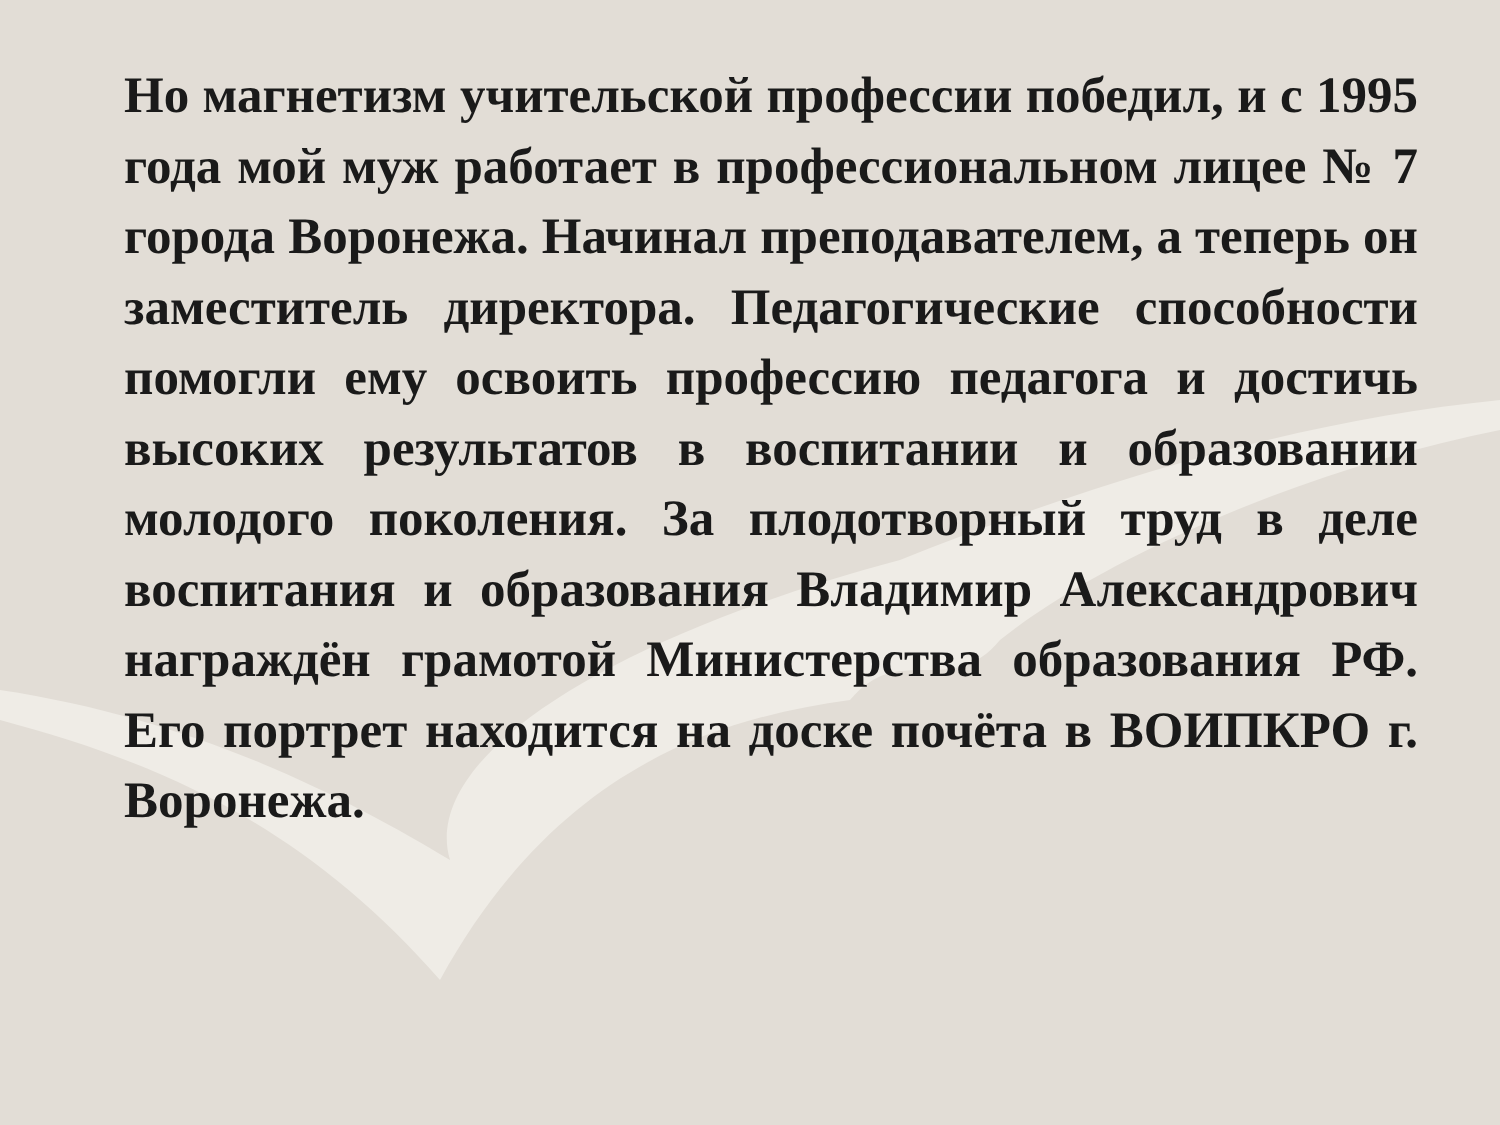Но магнетизм учительской профессии победил, и с 1995 года мой муж работает в профессиональном лицее № 7 города Воронежа. Начинал преподавателем, а теперь он заместитель директора. Педагогические способности помогли ему освоить профессию педагога и достичь высоких результатов в воспитании и образовании молодого поколения. За плодотворный труд в деле воспитания и образования Владимир Александрович награждён грамотой Министерства образования РФ. Его портрет находится на доске почёта в ВОИПКРО г. Воронежа.